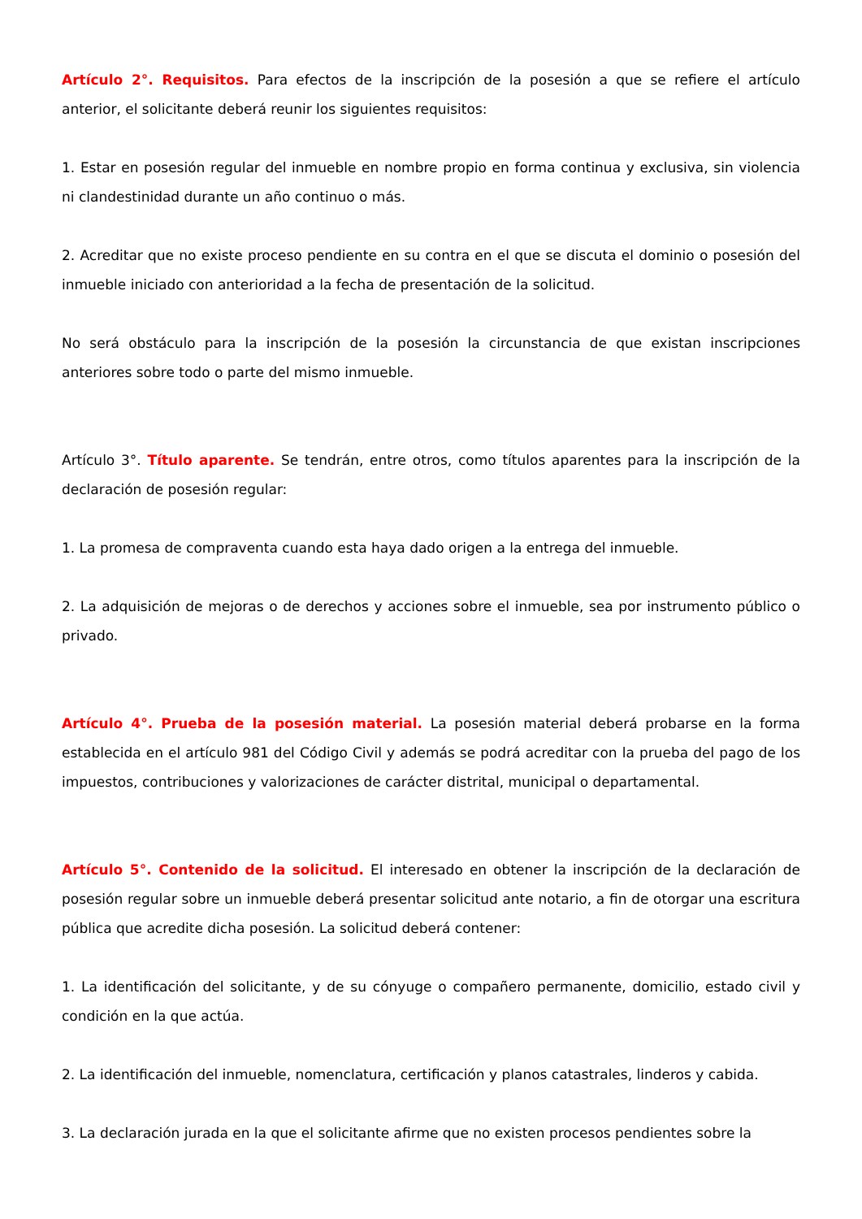Artículo 2°. Requisitos. Para efectos de la inscripción de la posesión a que se refiere el artículo anterior, el solicitante deberá reunir los siguientes requisitos:
1. Estar en posesión regular del inmueble en nombre propio en forma continua y exclusiva, sin violencia ni clandestinidad durante un año continuo o más.
2. Acreditar que no existe proceso pendiente en su contra en el que se discuta el dominio o posesión del inmueble iniciado con anterioridad a la fecha de presentación de la solicitud.
No será obstáculo para la inscripción de la posesión la circunstancia de que existan inscripciones anteriores sobre todo o parte del mismo inmueble.
Artículo 3°. Título aparente. Se tendrán, entre otros, como títulos aparentes para la inscripción de la declaración de posesión regular:
1. La promesa de compraventa cuando esta haya dado origen a la entrega del inmueble.
2. La adquisición de mejoras o de derechos y acciones sobre el inmueble, sea por instrumento público o privado.
Artículo 4°. Prueba de la posesión material. La posesión material deberá probarse en la forma establecida en el artículo 981 del Código Civil y además se podrá acreditar con la prueba del pago de los impuestos, contribuciones y valorizaciones de carácter distrital, municipal o departamental.
Artículo 5°. Contenido de la solicitud. El interesado en obtener la inscripción de la declaración de posesión regular sobre un inmueble deberá presentar solicitud ante notario, a fin de otorgar una escritura pública que acredite dicha posesión. La solicitud deberá contener:
1. La identificación del solicitante, y de su cónyuge o compañero permanente, domicilio, estado civil y condición en la que actúa.
2. La identificación del inmueble, nomenclatura, certificación y planos catastrales, linderos y cabida.
3. La declaración jurada en la que el solicitante afirme que no existen procesos pendientes sobre la